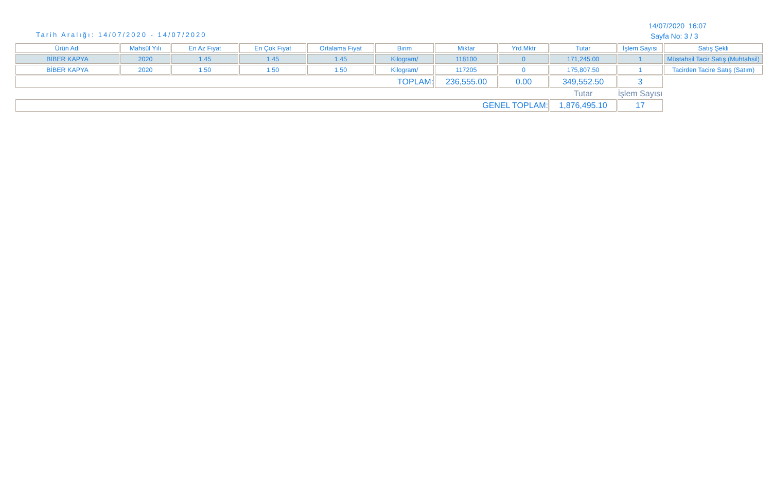Tarih Aralığı: 14/07/2020 - 14/07/2020
14/07/2020 16:07
Sayfa No: 3 / 3
| Ürün Adı | Mahsül Yılı | En Az Fiyat | En Çok Fiyat | Ortalama Fiyat | Birim | Miktar | Yrd.Mktr | Tutar | İşlem Sayısı | Satış Şekli |
| --- | --- | --- | --- | --- | --- | --- | --- | --- | --- | --- |
| BİBER KAPYA | 2020 | 1.45 | 1.45 | 1.45 | Kilogram/ | 118100 | 0 | 171,245.00 | 1 | Müstahsil Tacir Satış (Muhtahsil) |
| BİBER KAPYA | 2020 | 1.50 | 1.50 | 1.50 | Kilogram/ | 117205 | 0 | 175,807.50 | 1 | Tacirden Tacire Satış (Satım) |
| TOPLAM: | | | | | | 236,555.00 | 0.00 | 349,552.50 | 3 | |
| | | | | | | | | Tutar | İşlem Sayısı | |
| GENEL TOPLAM: | | | | | | | | 1,876,495.10 | 17 | |